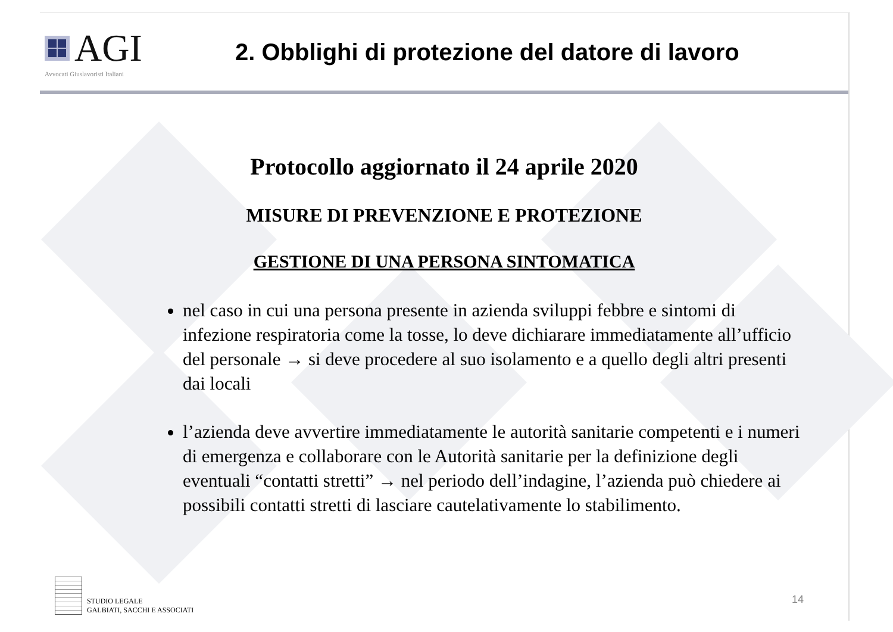AGI
Avvocati Giuslavoristi Italiani
2. Obblighi di protezione del datore di lavoro
Protocollo aggiornato il 24 aprile 2020
MISURE DI PREVENZIONE E PROTEZIONE
GESTIONE DI UNA PERSONA SINTOMATICA
nel caso in cui una persona presente in azienda sviluppi febbre e sintomi di infezione respiratoria come la tosse, lo deve dichiarare immediatamente all’ufficio del personale → si deve procedere al suo isolamento e a quello degli altri presenti dai locali
l’azienda deve avvertire immediatamente le autorità sanitarie competenti e i numeri di emergenza e collaborare con le Autorità sanitarie per la definizione degli eventuali “contatti stretti” → nel periodo dell’indagine, l’azienda può chiedere ai possibili contatti stretti di lasciare cautelativamente lo stabilimento.
STUDIO LEGALE
GALBIATI, SACCHI E ASSOCIATI
14